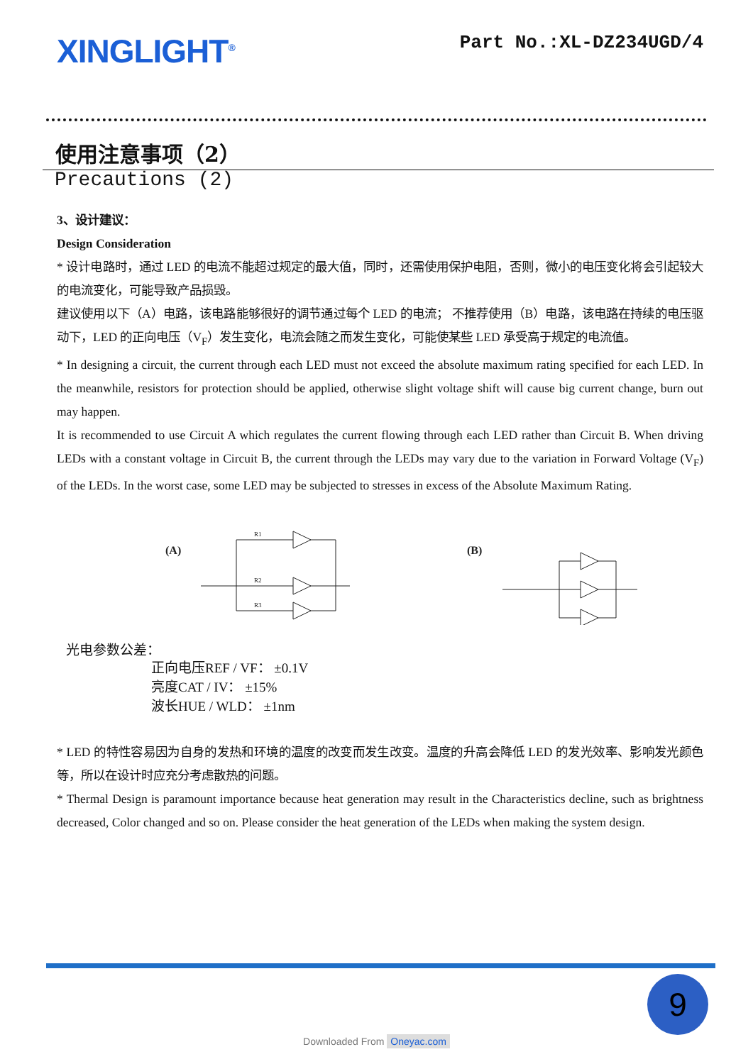XINGLIGHT<sup>®</sup>
Part No.:XL-DZ234UGD/4
使用注意事项（2）
Precautions (2)
3、设计建议：
Design Consideration
* 设计电路时，通过 LED 的电流不能超过规定的最大值，同时，还需使用保护电阻，否则，微小的电压变化将会引起较大的电流变化，可能导致产品损毁。
建议使用以下（A）电路，该电路能够很好的调节通过每个 LED 的电流； 不推荐使用（B）电路，该电路在持续的电压驱动下，LED 的正向电压（V<sub>F</sub>）发生变化，电流会随之而发生变化，可能使某些 LED 承受高于规定的电流值。
* In designing a circuit, the current through each LED must not exceed the absolute maximum rating specified for each LED. In the meanwhile, resistors for protection should be applied, otherwise slight voltage shift will cause big current change, burn out may happen.
It is recommended to use Circuit A which regulates the current flowing through each LED rather than Circuit B. When driving LEDs with a constant voltage in Circuit B, the current through the LEDs may vary due to the variation in Forward Voltage (V<sub>F</sub>) of the LEDs. In the worst case, some LED may be subjected to stresses in excess of the Absolute Maximum Rating.
(A)
R1
R2
R3
(B)
光电参数公差：
正向电压REF / VF： ±0.1V
亮度CAT / IV： ±15%
波长HUE / WLD： ±1nm
* LED 的特性容易因为自身的发热和环境的温度的改变而发生改变。温度的升高会降低 LED 的发光效率、影响发光颜色等，所以在设计时应充分考虑散热的问题。
* Thermal Design is paramount importance because heat generation may result in the Characteristics decline, such as brightness decreased, Color changed and so on. Please consider the heat generation of the LEDs when making the system design.
9
Downloaded From Oneyac.com